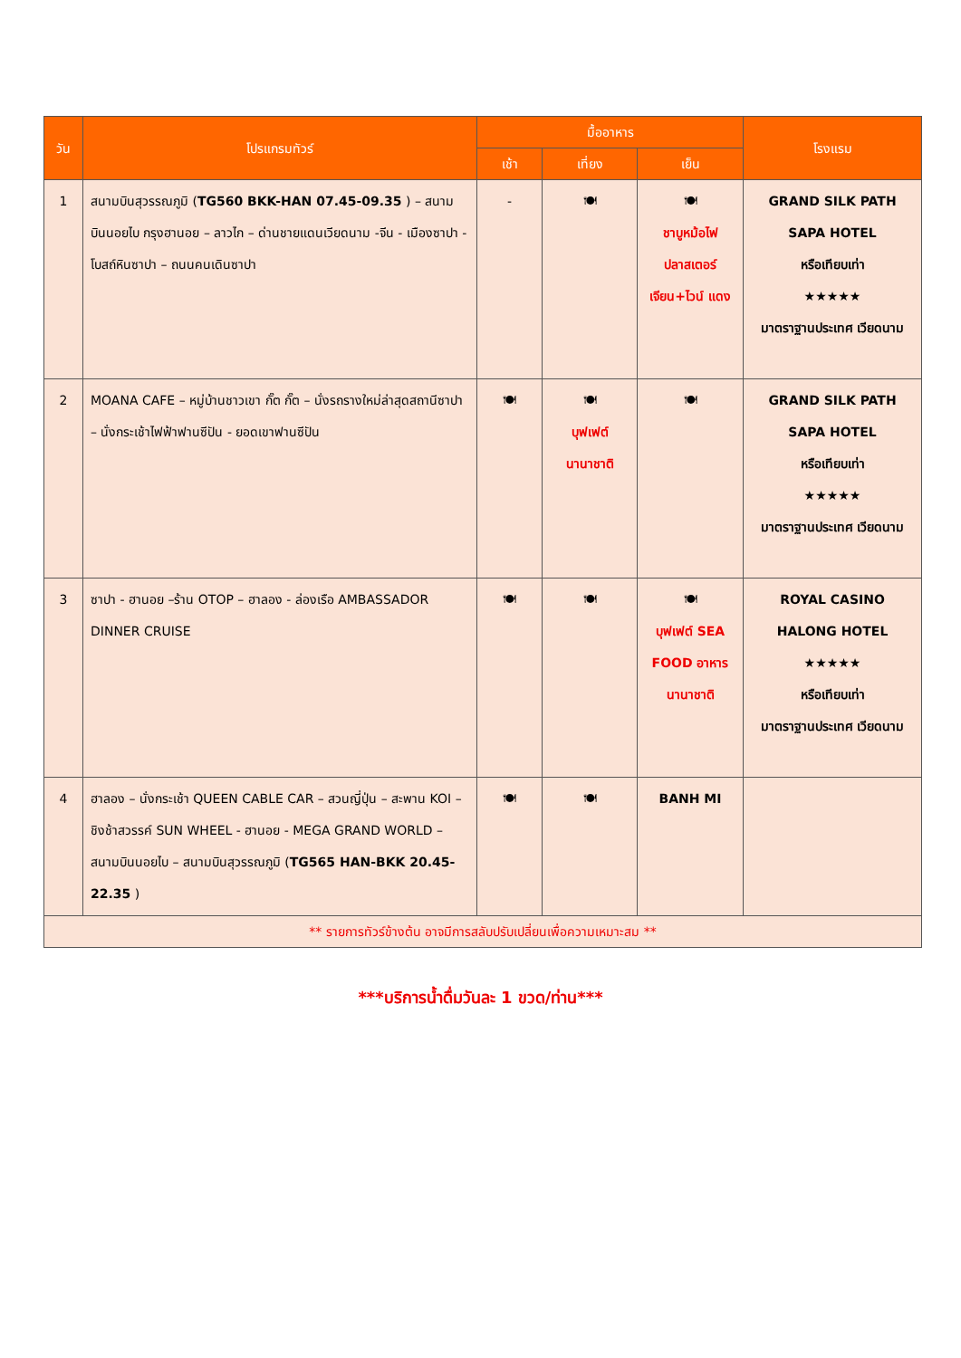| วัน | โปรแกรมทัวร์ | มื้ออาหาร | | | โรงแรม |
| --- | --- | --- | --- | --- | --- |
| | | เช้า | เที่ยง | เย็น | |
| 1 | สนามบินสุวรรณภูมิ ( TG560 BKK-HAN 07.45-09.35 ) – สนามบินนอยไบ กรุงฮานอย – ลาวไก – ด่านชายแดนเวียดนาม -จีน - เมืองซาปา - โบสถ์หินซาปา – ถนนคนเดินซาปา | - | 🍽 | 🍽 ชาบูหม้อไฟ ปลาสเตอร์ เจียน+ไวน์ แดง | GRAND SILK PATH SAPA HOTEL หรือเทียบเท่า ★★★★★ มาตราฐานประเทศ เวียดนาม |
| 2 | MOANA CAFE – หมู่บ้านชาวเขา กั๊ต กั๊ต – นั่งรถรางใหม่ล่าสุดสถานีซาปา – นั่งกระเช้าไฟฟ้าฟานซีปัน - ยอดเขาฟานซีปัน | 🍽 | 🍽 บุฟเฟต์ นานาชาติ | 🍽 | GRAND SILK PATH SAPA HOTEL หรือเทียบเท่า ★★★★★ มาตราฐานประเทศ เวียดนาม |
| 3 | ซาปา - ฮานอย –ร้าน OTOP – ฮาลอง - ล่องเรือ AMBASSADOR DINNER CRUISE | 🍽 | 🍽 | 🍽 บุฟเฟต์ SEA FOOD อาหาร นานาชาติ | ROYAL CASINO HALONG HOTEL ★★★★★ หรือเทียบเท่า มาตราฐานประเทศ เวียดนาม |
| 4 | ฮาลอง – นั่งกระเช้า QUEEN CABLE CAR – สวนญี่ปุ่น – สะพาน KOI – ชิงช้าสวรรค์ SUN WHEEL - ฮานอย - MEGA GRAND WORLD – สนามบินนอยไบ – สนามบินสุวรรณภูมิ ( TG565 HAN-BKK 20.45-22.35 ) | 🍽 | 🍽 | BANH MI | |
| ** รายการทัวร์ข้างต้น อาจมีการสลับปรับเปลี่ยนเพื่อความเหมาะสม ** | | | | | |
***บริการน้ำดื่มวันละ 1 ขวด/ท่าน***